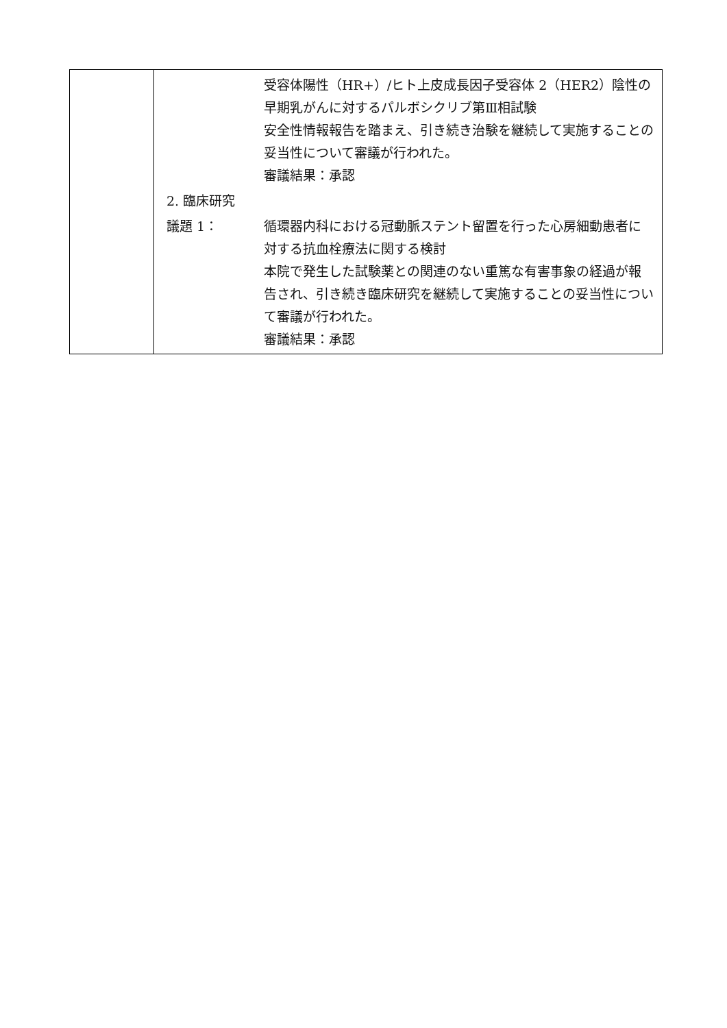| | / / 受容体陽性（HR+）/ヒト上皮成長因子受容体 2（HER2）陰性の早期乳がんに対するパルボシクリブ第Ⅲ相試験 安全性情報報告を踏まえ、引き続き治験を継続して実施することの妥当性について審議が行われた。 審議結果：承認 / / 2. 臨床研究 / / / 議題 1： / 循環器内科における冠動脈ステント留置を行った心房細動患者に対する抗血栓療法に関する検討 本院で発生した試験薬との関連のない重篤な有害事象の経過が報告され、引き続き臨床研究を継続して実施することの妥当性について審議が行われた。 審議結果：承認 / |